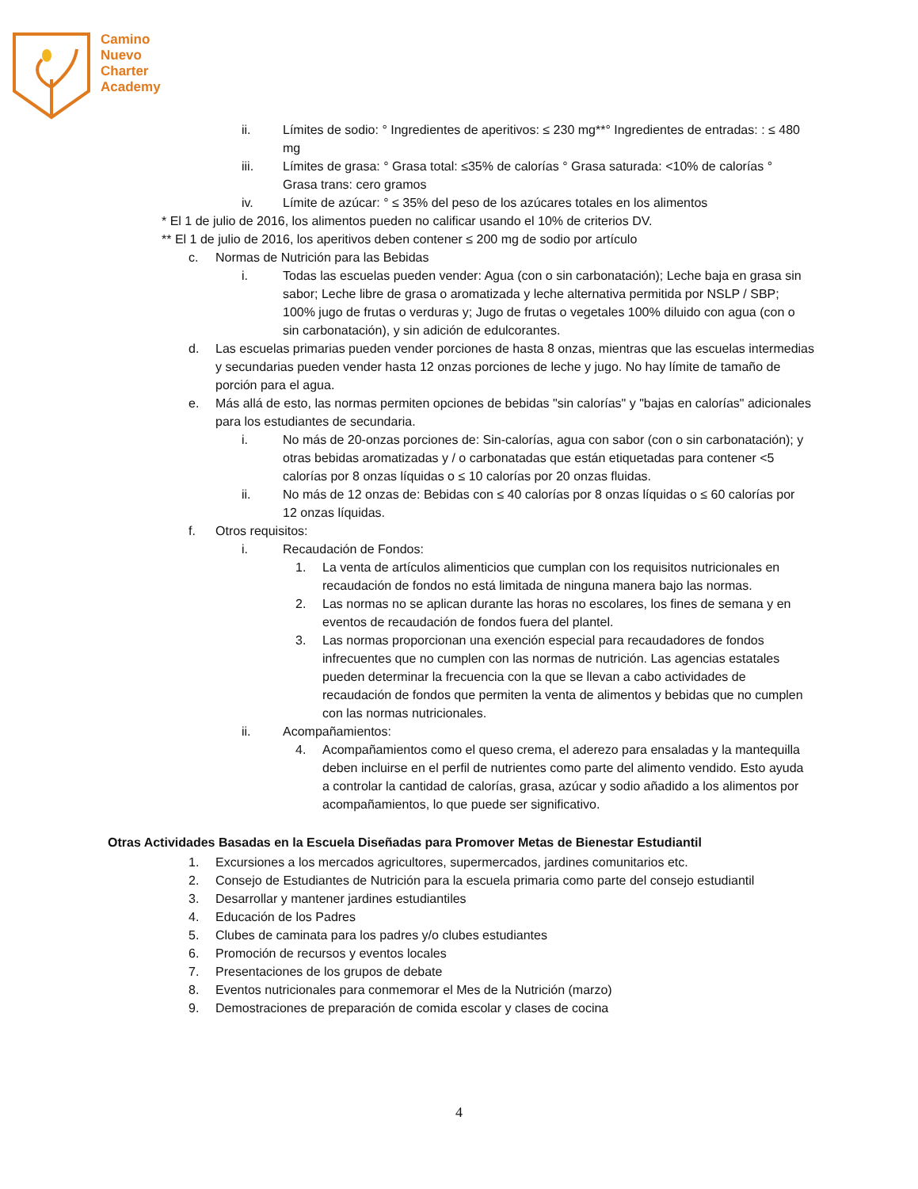Camino
Nuevo
Charter
Academy
ii. Límites de sodio: ° Ingredientes de aperitivos: ≤ 230 mg**° Ingredientes de entradas: : ≤ 480 mg
iii. Límites de grasa: ° Grasa total: ≤35% de calorías ° Grasa saturada: <10% de calorías ° Grasa trans: cero gramos
iv. Límite de azúcar: ° ≤ 35% del peso de los azúcares totales en los alimentos
* El 1 de julio de 2016, los alimentos pueden no calificar usando el 10% de criterios DV.
** El 1 de julio de 2016, los aperitivos deben contener ≤ 200 mg de sodio por artículo
c. Normas de Nutrición para las Bebidas
i. Todas las escuelas pueden vender: Agua (con o sin carbonatación); Leche baja en grasa sin sabor; Leche libre de grasa o aromatizada y leche alternativa permitida por NSLP / SBP; 100% jugo de frutas o verduras y; Jugo de frutas o vegetales 100% diluido con agua (con o sin carbonatación), y sin adición de edulcorantes.
d. Las escuelas primarias pueden vender porciones de hasta 8 onzas, mientras que las escuelas intermedias y secundarias pueden vender hasta 12 onzas porciones de leche y jugo. No hay límite de tamaño de porción para el agua.
e. Más allá de esto, las normas permiten opciones de bebidas "sin calorías" y "bajas en calorías" adicionales para los estudiantes de secundaria.
i. No más de 20-onzas porciones de: Sin-calorías, agua con sabor (con o sin carbonatación); y otras bebidas aromatizadas y / o carbonatadas que están etiquetadas para contener <5 calorías por 8 onzas líquidas o ≤ 10 calorías por 20 onzas fluidas.
ii. No más de 12 onzas de: Bebidas con ≤ 40 calorías por 8 onzas líquidas o ≤ 60 calorías por 12 onzas líquidas.
f. Otros requisitos:
i. Recaudación de Fondos:
1. La venta de artículos alimenticios que cumplan con los requisitos nutricionales en recaudación de fondos no está limitada de ninguna manera bajo las normas.
2. Las normas no se aplican durante las horas no escolares, los fines de semana y en eventos de recaudación de fondos fuera del plantel.
3. Las normas proporcionan una exención especial para recaudadores de fondos infrecuentes que no cumplen con las normas de nutrición. Las agencias estatales pueden determinar la frecuencia con la que se llevan a cabo actividades de recaudación de fondos que permiten la venta de alimentos y bebidas que no cumplen con las normas nutricionales.
ii. Acompañamientos:
4. Acompañamientos como el queso crema, el aderezo para ensaladas y la mantequilla deben incluirse en el perfil de nutrientes como parte del alimento vendido. Esto ayuda a controlar la cantidad de calorías, grasa, azúcar y sodio añadido a los alimentos por acompañamientos, lo que puede ser significativo.
Otras Actividades Basadas en la Escuela Diseñadas para Promover Metas de Bienestar Estudiantil
1. Excursiones a los mercados agricultores, supermercados, jardines comunitarios etc.
2. Consejo de Estudiantes de Nutrición para la escuela primaria como parte del consejo estudiantil
3. Desarrollar y mantener jardines estudiantiles
4. Educación de los Padres
5. Clubes de caminata para los padres y/o clubes estudiantes
6. Promoción de recursos y eventos locales
7. Presentaciones de los grupos de debate
8. Eventos nutricionales para conmemorar el Mes de la Nutrición (marzo)
9. Demostraciones de preparación de comida escolar y clases de cocina
4